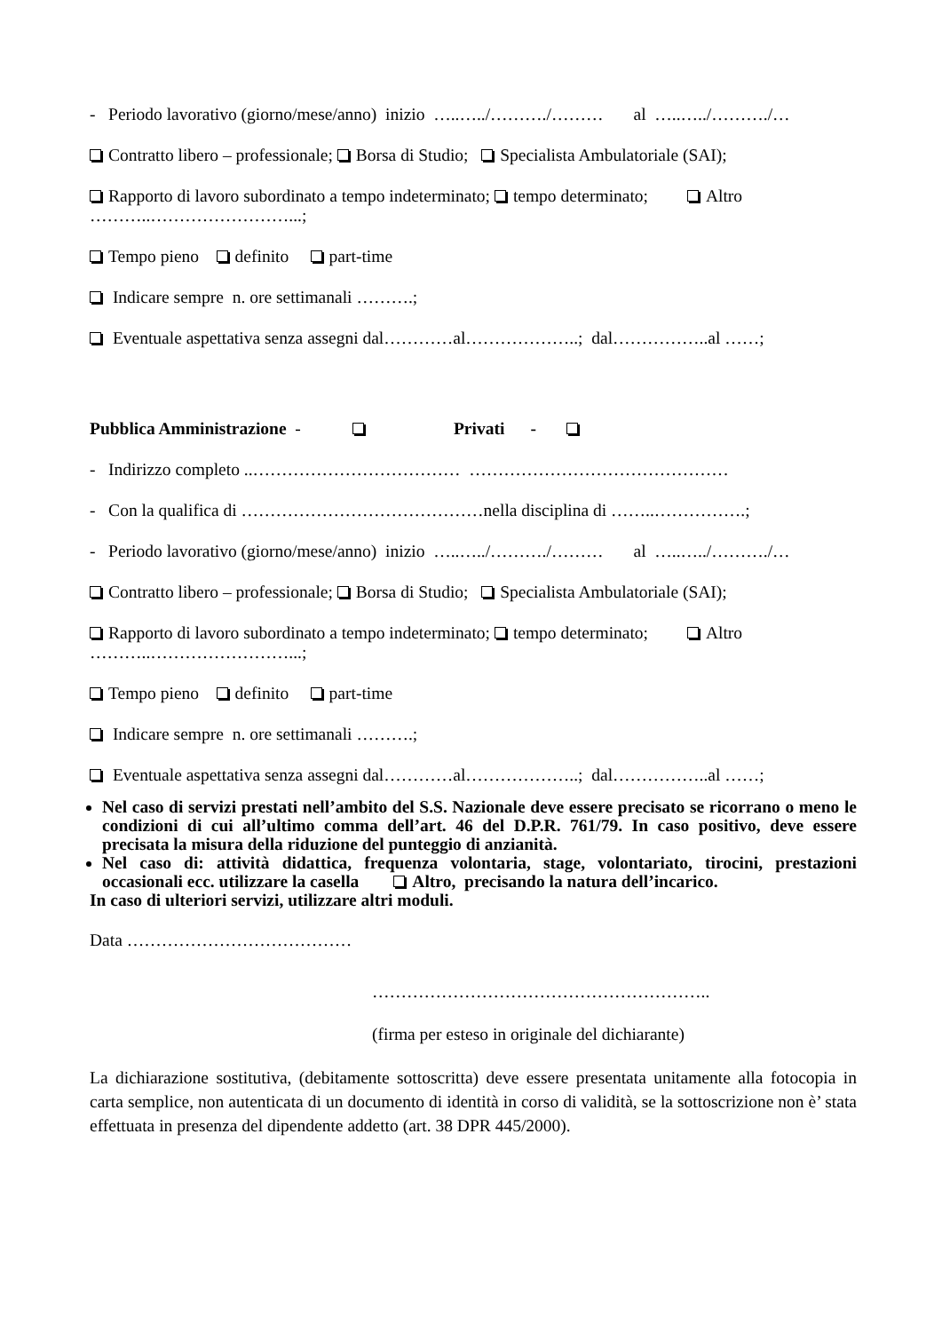- Periodo lavorativo (giorno/mese/anno) inizio …..…../………./……… al …..…../………./…
Contratto libero – professionale; Borsa di Studio; Specialista Ambulatoriale (SAI);
Rapporto di lavoro subordinato a tempo indeterminato; tempo determinato; Altro
………..……………………...;
Tempo pieno definito part-time
Indicare sempre n. ore settimanali ……….;
Eventuale aspettativa senza assegni dal…………al………………..; dal……………..al ……;
Pubblica Amministrazione - Privati -
- Indirizzo completo ..……………………………… ………………………………………
- Con la qualifica di ……………………………………nella disciplina di ……..…………….;
- Periodo lavorativo (giorno/mese/anno) inizio …..…../………./……… al …..…../………./…
Contratto libero – professionale; Borsa di Studio; Specialista Ambulatoriale (SAI);
Rapporto di lavoro subordinato a tempo indeterminato; tempo determinato; Altro
………..……………………...;
Tempo pieno definito part-time
Indicare sempre n. ore settimanali ……….;
Eventuale aspettativa senza assegni dal…………al………………..; dal……………..al ……;
Nel caso di servizi prestati nell’ambito del S.S. Nazionale deve essere precisato se ricorrano o meno le condizioni di cui all’ultimo comma dell’art. 46 del D.P.R. 761/79. In caso positivo, deve essere precisata la misura della riduzione del punteggio di anzianità.
Nel caso di: attività didattica, frequenza volontaria, stage, volontariato, tirocini, prestazioni occasionali ecc. utilizzare la casella Altro, precisando la natura dell’incarico.
In caso di ulteriori servizi, utilizzare altri moduli.
Data …………………………………
…………………………………………………..
(firma per esteso in originale del dichiarante)
La dichiarazione sostitutiva, (debitamente sottoscritta) deve essere presentata unitamente alla fotocopia in carta semplice, non autenticata di un documento di identità in corso di validità, se la sottoscrizione non è’ stata effettuata in presenza del dipendente addetto (art. 38 DPR 445/2000).